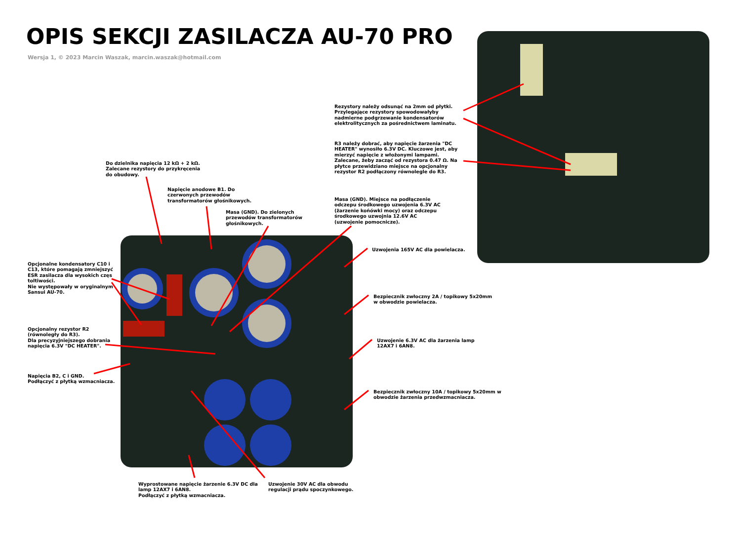OPIS SEKCJI ZASILACZA AU-70 PRO
Wersja 1, © 2023 Marcin Waszak, marcin.waszak@hotmail.com
Rezystory należy odsunąć na 2mm od płytki.
Przylegające rezystory spowodowałyby
nadmierne podgrzewanie kondensatorów
elektrolitycznych za pośrednictwem laminatu.
R3 należy dobrać, aby napięcie żarzenia "DC
HEATER" wynosiło 6.3V DC. Kluczowe jest, aby
mierzyć napięcie z włożonymi lampami.
Zalecane, żeby zacząć od rezystora 0.47 Ω. Na
płytce przewidziano miejsce na opcjonalny
rezystor R2 podłączony równolegle do R3.
Do dzielnika napięcia 12 kΩ + 2 kΩ.
Zalecane rezystory do przykręcenia
do obudowy.
Napięcie anodowe B1. Do
czerwonych przewodów
transformatorów głośnikowych.
Masa (GND). Do zielonych
przewodów transformatorów
głośnikowych.
Masa (GND). Miejsce na podłączenie
odczepu środkowego uzwojenia 6.3V AC
(żarzenie końówki mocy) oraz odczepu
środkowego uzwojnia 12.6V AC
(uzwojenie pomocnicze).
Uzwojenia 165V AC dla powielacza.
Opcjonalne kondensatory C10 i
C13, które pomagają zmniejszyć
ESR zasilacza dla wysokich częs
toltiwości.
Nie występowały w oryginalnym
Sansui AU-70.
Bezpiecznik zwłoczny 2A / topikowy 5x20mm
w obwodzie powielacza.
Opcjonalny rezystor R2
(równoległy do R3).
Dla precyzyjniejszego dobrania
napięcia 6.3V "DC HEATER".
Uzwojenie 6.3V AC dla żarzenia lamp
12AX7 i 6AN8.
Napięcia B2, C i GND.
Podłączyć z płytką wzmacniacza.
Bezpiecznik zwłoczny 10A / topikowy 5x20mm w
obwodzie żarzenia przedwzmacniacza.
Wyprostowane napięcie żarzenie 6.3V DC dla
lamp 12AX7 i 6AN8.
Podłączyć z płytką wzmacniacza.
Uzwojenie 30V AC dla obwodu
regulacji prądu spoczynkowego.